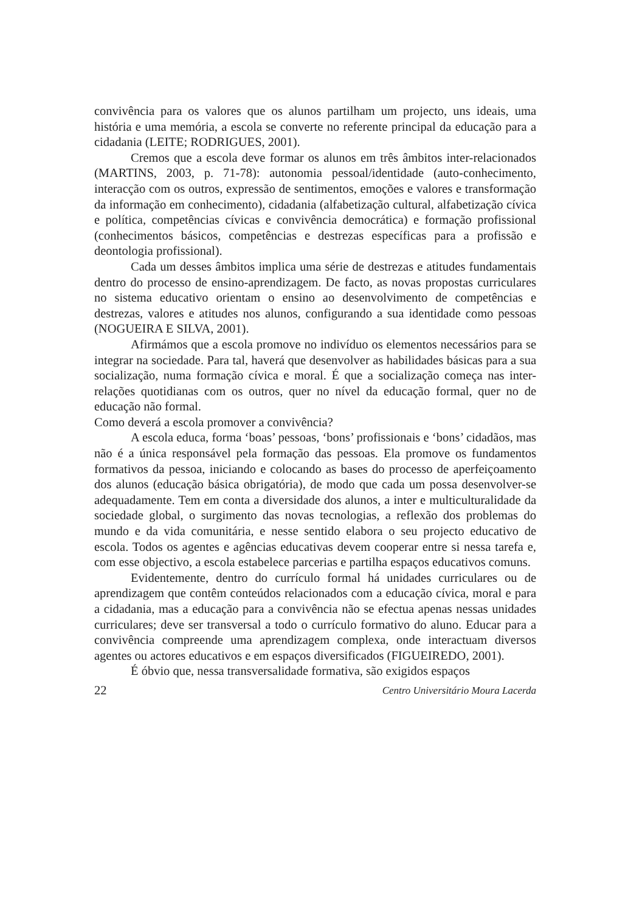convivência para os valores que os alunos partilham um projecto, uns ideais, uma história e uma memória, a escola se converte no referente principal da educação para a cidadania (LEITE; RODRIGUES, 2001).
Cremos que a escola deve formar os alunos em três âmbitos inter-relacionados (MARTINS, 2003, p. 71-78): autonomia pessoal/identidade (auto-conhecimento, interacção com os outros, expressão de sentimentos, emoções e valores e transformação da informação em conhecimento), cidadania (alfabetização cultural, alfabetização cívica e política, competências cívicas e convivência democrática) e formação profissional (conhecimentos básicos, competências e destrezas específicas para a profissão e deontologia profissional).
Cada um desses âmbitos implica uma série de destrezas e atitudes fundamentais dentro do processo de ensino-aprendizagem. De facto, as novas propostas curriculares no sistema educativo orientam o ensino ao desenvolvimento de competências e destrezas, valores e atitudes nos alunos, configurando a sua identidade como pessoas (NOGUEIRA E SILVA, 2001).
Afirmámos que a escola promove no indivíduo os elementos necessários para se integrar na sociedade. Para tal, haverá que desenvolver as habilidades básicas para a sua socialização, numa formação cívica e moral. É que a socialização começa nas inter-relações quotidianas com os outros, quer no nível da educação formal, quer no de educação não formal.
Como deverá a escola promover a convivência?
A escola educa, forma ‘boas’ pessoas, ‘bons’ profissionais e ‘bons’ cidadãos, mas não é a única responsável pela formação das pessoas. Ela promove os fundamentos formativos da pessoa, iniciando e colocando as bases do processo de aperfeiçoamento dos alunos (educação básica obrigatória), de modo que cada um possa desenvolver-se adequadamente. Tem em conta a diversidade dos alunos, a inter e multiculturalidade da sociedade global, o surgimento das novas tecnologias, a reflexão dos problemas do mundo e da vida comunitária, e nesse sentido elabora o seu projecto educativo de escola. Todos os agentes e agências educativas devem cooperar entre si nessa tarefa e, com esse objectivo, a escola estabelece parcerias e partilha espaços educativos comuns.
Evidentemente, dentro do currículo formal há unidades curriculares ou de aprendizagem que contêm conteúdos relacionados com a educação cívica, moral e para a cidadania, mas a educação para a convivência não se efectua apenas nessas unidades curriculares; deve ser transversal a todo o currículo formativo do aluno. Educar para a convivência compreende uma aprendizagem complexa, onde interactuam diversos agentes ou actores educativos e em espaços diversificados (FIGUEIREDO, 2001).
É óbvio que, nessa transversalidade formativa, são exigidos espaços
22 Centro Universitário Moura Lacerda